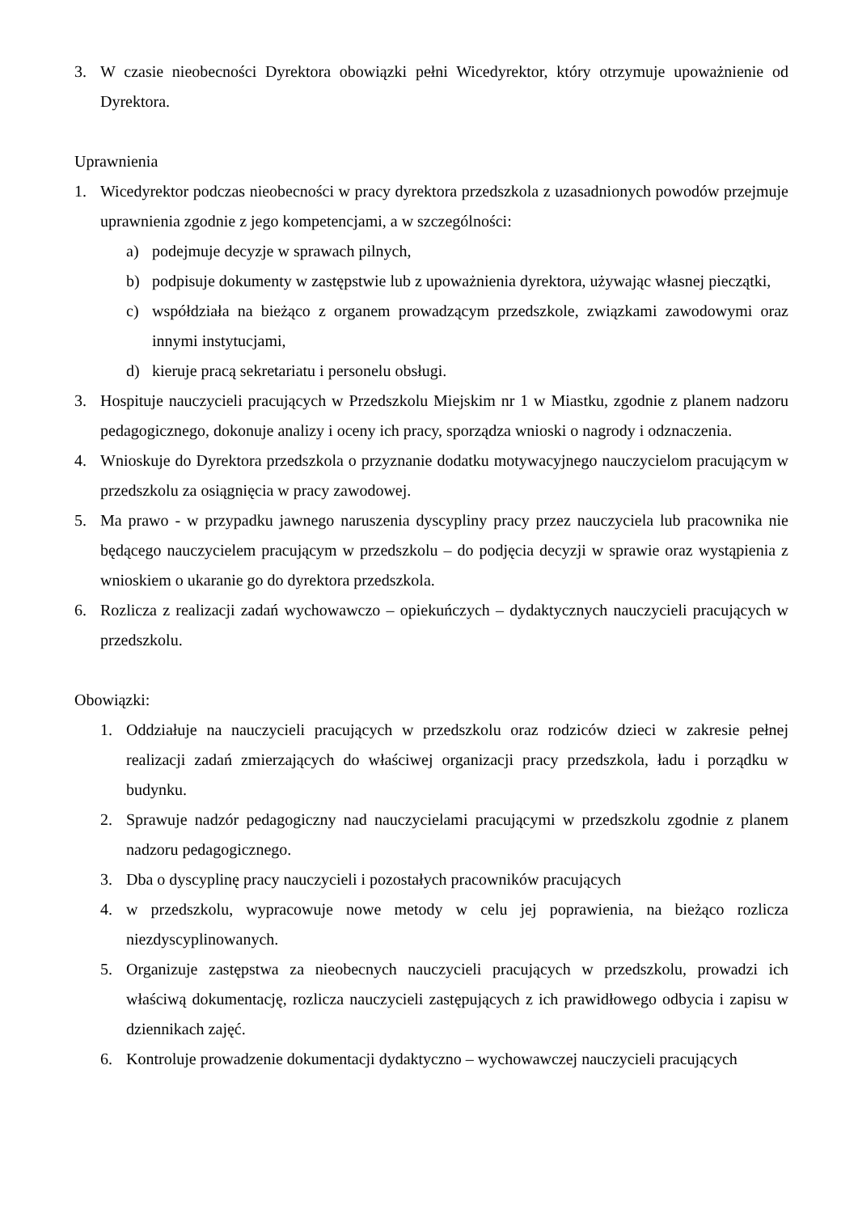3. W czasie nieobecności Dyrektora obowiązki pełni Wicedyrektor, który otrzymuje upoważnienie od Dyrektora.
Uprawnienia
1. Wicedyrektor podczas nieobecności w pracy dyrektora przedszkola z uzasadnionych powodów przejmuje uprawnienia zgodnie z jego kompetencjami, a w szczególności:
a) podejmuje decyzje w sprawach pilnych,
b) podpisuje dokumenty w zastępstwie lub z upoważnienia dyrektora, używając własnej pieczątki,
c) współdziała na bieżąco z organem prowadzącym przedszkole, związkami zawodowymi oraz innymi instytucjami,
d) kieruje pracą sekretariatu i personelu obsługi.
3. Hospituje nauczycieli pracujących w Przedszkolu Miejskim nr 1 w Miastku, zgodnie z planem nadzoru pedagogicznego, dokonuje analizy i oceny ich pracy, sporządza wnioski o nagrody i odznaczenia.
4. Wnioskuje do Dyrektora przedszkola o przyznanie dodatku motywacyjnego nauczycielom pracującym w przedszkolu za osiągnięcia w pracy zawodowej.
5. Ma prawo - w przypadku jawnego naruszenia dyscypliny pracy przez nauczyciela lub pracownika nie będącego nauczycielem pracującym w przedszkolu – do podjęcia decyzji w sprawie oraz wystąpienia z wnioskiem o ukaranie go do dyrektora przedszkola.
6. Rozlicza z realizacji zadań wychowawczo – opiekuńczych – dydaktycznych nauczycieli pracujących w przedszkolu.
Obowiązki:
1. Oddziałuje na nauczycieli pracujących w przedszkolu oraz rodziców dzieci w zakresie pełnej realizacji zadań zmierzających do właściwej organizacji pracy przedszkola, ładu i porządku w budynku.
2. Sprawuje nadzór pedagogiczny nad nauczycielami pracującymi w przedszkolu zgodnie z planem nadzoru pedagogicznego.
3. Dba o dyscyplinę pracy nauczycieli i pozostałych pracowników pracujących
4. w przedszkolu, wypracowuje nowe metody w celu jej poprawienia, na bieżąco rozlicza niezdyscyplinowanych.
5. Organizuje zastępstwa za nieobecnych nauczycieli pracujących w przedszkolu, prowadzi ich właściwą dokumentację, rozlicza nauczycieli zastępujących z ich prawidłowego odbycia i zapisu w dziennikach zajęć.
6. Kontroluje prowadzenie dokumentacji dydaktyczno – wychowawczej nauczycieli pracujących